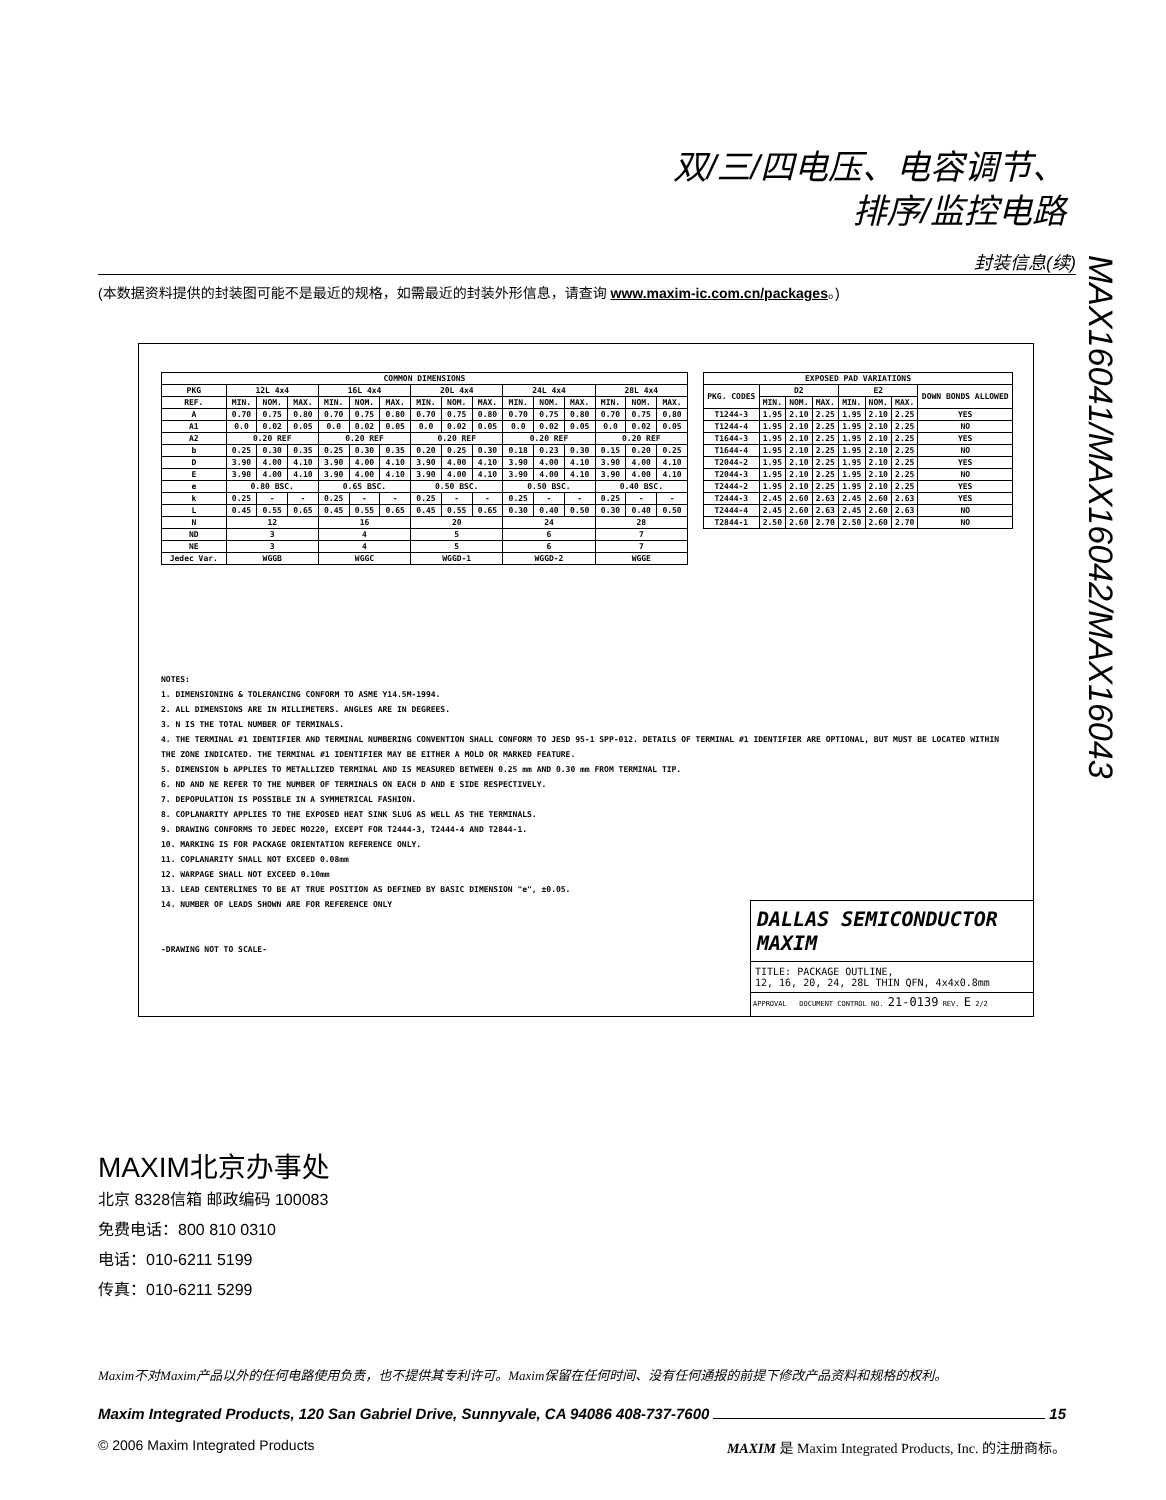双/三/四电压、电容调节、
排序/监控电路
封装信息(续)
(本数据资料提供的封装图可能不是最近的规格，如需最近的封装外形信息，请查询 www.maxim-ic.com.cn/packages。)
MAX16041/MAX16042/MAX16043
| COMMON DIMENSIONS | | | | | | | | | | | | | | | |
| --- | --- | --- | --- | --- | --- | --- | --- | --- | --- | --- | --- | --- | --- | --- | --- |
| PKG | 12L 4x4 | | | 16L 4x4 | | | 20L 4x4 | | | 24L 4x4 | | | 28L 4x4 | | |
| REF. | MIN. | NOM. | MAX. | MIN. | NOM. | MAX. | MIN. | NOM. | MAX. | MIN. | NOM. | MAX. | MIN. | NOM. | MAX. |
| A | 0.70 | 0.75 | 0.80 | 0.70 | 0.75 | 0.80 | 0.70 | 0.75 | 0.80 | 0.70 | 0.75 | 0.80 | 0.70 | 0.75 | 0.80 |
| A1 | 0.0 | 0.02 | 0.05 | 0.0 | 0.02 | 0.05 | 0.0 | 0.02 | 0.05 | 0.0 | 0.02 | 0.05 | 0.0 | 0.02 | 0.05 |
| A2 | 0.20 REF | | | 0.20 REF | | | 0.20 REF | | | 0.20 REF | | | 0.20 REF | | |
| b | 0.25 | 0.30 | 0.35 | 0.25 | 0.30 | 0.35 | 0.20 | 0.25 | 0.30 | 0.18 | 0.23 | 0.30 | 0.15 | 0.20 | 0.25 |
| D | 3.90 | 4.00 | 4.10 | 3.90 | 4.00 | 4.10 | 3.90 | 4.00 | 4.10 | 3.90 | 4.00 | 4.10 | 3.90 | 4.00 | 4.10 |
| E | 3.90 | 4.00 | 4.10 | 3.90 | 4.00 | 4.10 | 3.90 | 4.00 | 4.10 | 3.90 | 4.00 | 4.10 | 3.90 | 4.00 | 4.10 |
| e | 0.80 BSC. | | | 0.65 BSC. | | | 0.50 BSC. | | | 0.50 BSC. | | | 0.40 BSC. | | |
| k | 0.25 | - | - | 0.25 | - | - | 0.25 | - | - | 0.25 | - | - | 0.25 | - | - |
| L | 0.45 | 0.55 | 0.65 | 0.45 | 0.55 | 0.65 | 0.45 | 0.55 | 0.65 | 0.30 | 0.40 | 0.50 | 0.30 | 0.40 | 0.50 |
| N | 12 | | | 16 | | | 20 | | | 24 | | | 28 | | |
| ND | 3 | | | 4 | | | 5 | | | 6 | | | 7 | | |
| NE | 3 | | | 4 | | | 5 | | | 6 | | | 7 | | |
| Jedec Var. | WGGB | | | WGGC | | | WGGD-1 | | | WGGD-2 | | | WGGE | | |
| EXPOSED PAD VARIATIONS | | | | | | | |
| --- | --- | --- | --- | --- | --- | --- | --- |
| PKG. CODES | D2 | | | E2 | | | DOWN BONDS ALLOWED |
| | MIN. | NOM. | MAX. | MIN. | NOM. | MAX. | |
| T1244-3 | 1.95 | 2.10 | 2.25 | 1.95 | 2.10 | 2.25 | YES |
| T1244-4 | 1.95 | 2.10 | 2.25 | 1.95 | 2.10 | 2.25 | NO |
| T1644-3 | 1.95 | 2.10 | 2.25 | 1.95 | 2.10 | 2.25 | YES |
| T1644-4 | 1.95 | 2.10 | 2.25 | 1.95 | 2.10 | 2.25 | NO |
| T2044-2 | 1.95 | 2.10 | 2.25 | 1.95 | 2.10 | 2.25 | YES |
| T2044-3 | 1.95 | 2.10 | 2.25 | 1.95 | 2.10 | 2.25 | NO |
| T2444-2 | 1.95 | 2.10 | 2.25 | 1.95 | 2.10 | 2.25 | YES |
| T2444-3 | 2.45 | 2.60 | 2.63 | 2.45 | 2.60 | 2.63 | YES |
| T2444-4 | 2.45 | 2.60 | 2.63 | 2.45 | 2.60 | 2.63 | NO |
| T2844-1 | 2.50 | 2.60 | 2.70 | 2.50 | 2.60 | 2.70 | NO |
NOTES:
1. DIMENSIONING & TOLERANCING CONFORM TO ASME Y14.5M-1994.
2. ALL DIMENSIONS ARE IN MILLIMETERS. ANGLES ARE IN DEGREES.
3. N IS THE TOTAL NUMBER OF TERMINALS.
4. THE TERMINAL #1 IDENTIFIER AND TERMINAL NUMBERING CONVENTION SHALL CONFORM TO JESD 95-1 SPP-012. DETAILS OF TERMINAL #1 IDENTIFIER ARE OPTIONAL, BUT MUST BE LOCATED WITHIN
THE ZONE INDICATED. THE TERMINAL #1 IDENTIFIER MAY BE EITHER A MOLD OR MARKED FEATURE.
5. DIMENSION b APPLIES TO METALLIZED TERMINAL AND IS MEASURED BETWEEN 0.25 mm AND 0.30 mm FROM TERMINAL TIP.
6. ND AND NE REFER TO THE NUMBER OF TERMINALS ON EACH D AND E SIDE RESPECTIVELY.
7. DEPOPULATION IS POSSIBLE IN A SYMMETRICAL FASHION.
8. COPLANARITY APPLIES TO THE EXPOSED HEAT SINK SLUG AS WELL AS THE TERMINALS.
9. DRAWING CONFORMS TO JEDEC MO220, EXCEPT FOR T2444-3, T2444-4 AND T2844-1.
10. MARKING IS FOR PACKAGE ORIENTATION REFERENCE ONLY.
11. COPLANARITY SHALL NOT EXCEED 0.08mm
12. WARPAGE SHALL NOT EXCEED 0.10mm
13. LEAD CENTERLINES TO BE AT TRUE POSITION AS DEFINED BY BASIC DIMENSION "e", ±0.05.
14. NUMBER OF LEADS SHOWN ARE FOR REFERENCE ONLY
-DRAWING NOT TO SCALE-
DALLAS SEMICONDUCTOR MAXIM
TITLE: PACKAGE OUTLINE,
12, 16, 20, 24, 28L THIN QFN, 4x4x0.8mm
APPROVAL DOCUMENT CONTROL NO. 21-0139 REV. E 2/2
MAXIM北京办事处
北京 8328信箱 邮政编码 100083
免费电话：800 810 0310
电话：010-6211 5199
传真：010-6211 5299
Maxim不对Maxim产品以外的任何电路使用负责，也不提供其专利许可。Maxim保留在任何时间、没有任何通报的前提下修改产品资料和规格的权利。
Maxim Integrated Products, 120 San Gabriel Drive, Sunnyvale, CA 94086 408-737-7600 15
© 2006 Maxim Integrated Products MAXIM 是 Maxim Integrated Products, Inc. 的注册商标。